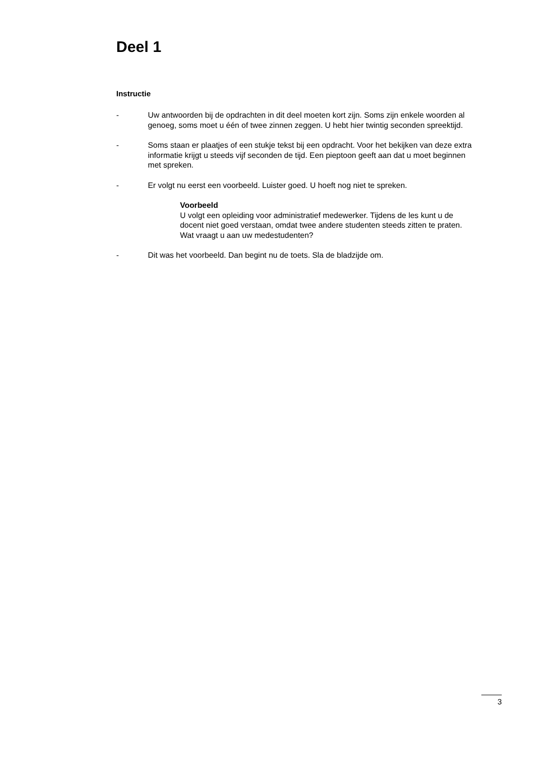Deel 1
Instructie
- Uw antwoorden bij de opdrachten in dit deel moeten kort zijn. Soms zijn enkele woorden al genoeg, soms moet u één of twee zinnen zeggen. U hebt hier twintig seconden spreektijd.
- Soms staan er plaatjes of een stukje tekst bij een opdracht. Voor het bekijken van deze extra informatie krijgt u steeds vijf seconden de tijd. Een pieptoon geeft aan dat u moet beginnen met spreken.
- Er volgt nu eerst een voorbeeld. Luister goed. U hoeft nog niet te spreken.
Voorbeeld
U volgt een opleiding voor administratief medewerker. Tijdens de les kunt u de docent niet goed verstaan, omdat twee andere studenten steeds zitten te praten. Wat vraagt u aan uw medestudenten?
- Dit was het voorbeeld. Dan begint nu de toets. Sla de bladzijde om.
3